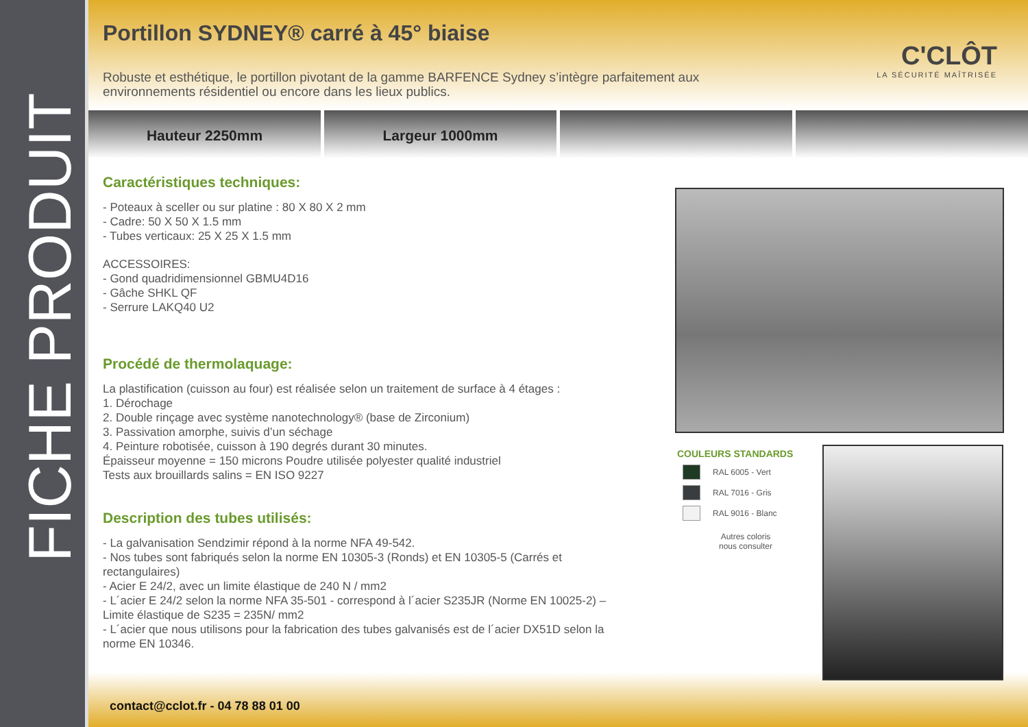FICHE PRODUIT
C'CLÔT
LA SÉCURITÉ MAÎTRISÉE
Hauteur 2250mm Largeur 1000mm
Portillon SYDNEY® carré à 45° biaise
Robuste et esthétique, le portillon pivotant de la gamme BARFENCE Sydney s’intègre parfaitement aux environnements résidentiel ou encore dans les lieux publics.
Caractéristiques techniques:
- Poteaux à sceller ou sur platine : 80 X 80 X 2 mm
- Cadre: 50 X 50 X 1.5 mm
- Tubes verticaux: 25 X 25 X 1.5 mm
ACCESSOIRES:
- Gond quadridimensionnel GBMU4D16
- Gâche SHKL QF
- Serrure LAKQ40 U2
Procédé de thermolaquage:
La plastification (cuisson au four) est réalisée selon un traitement de surface à 4 étages :
1. Dérochage
2. Double rinçage avec système nanotechnology® (base de Zirconium)
3. Passivation amorphe, suivis d’un séchage
4. Peinture robotisée, cuisson à 190 degrés durant 30 minutes.
Épaisseur moyenne = 150 microns Poudre utilisée polyester qualité industriel
Tests aux brouillards salins = EN ISO 9227
Description des tubes utilisés:
- La galvanisation Sendzimir répond à la norme NFA 49-542.
- Nos tubes sont fabriqués selon la norme EN 10305-3 (Ronds) et EN 10305-5 (Carrés et rectangulaires)
- Acier E 24/2, avec un limite élastique de 240 N / mm2
- L´acier E 24/2 selon la norme NFA 35-501 - correspond à l´acier S235JR (Norme EN 10025-2) – Limite élastique de S235 = 235N/ mm2
- L´acier que nous utilisons pour la fabrication des tubes galvanisés est de l´acier DX51D selon la norme EN 10346.
COULEURS STANDARDS
RAL 6005 - Vert
RAL 7016 - Gris
RAL 9016 - Blanc
Autres coloris
nous consulter
contact@cclot.fr - 04 78 88 01 00